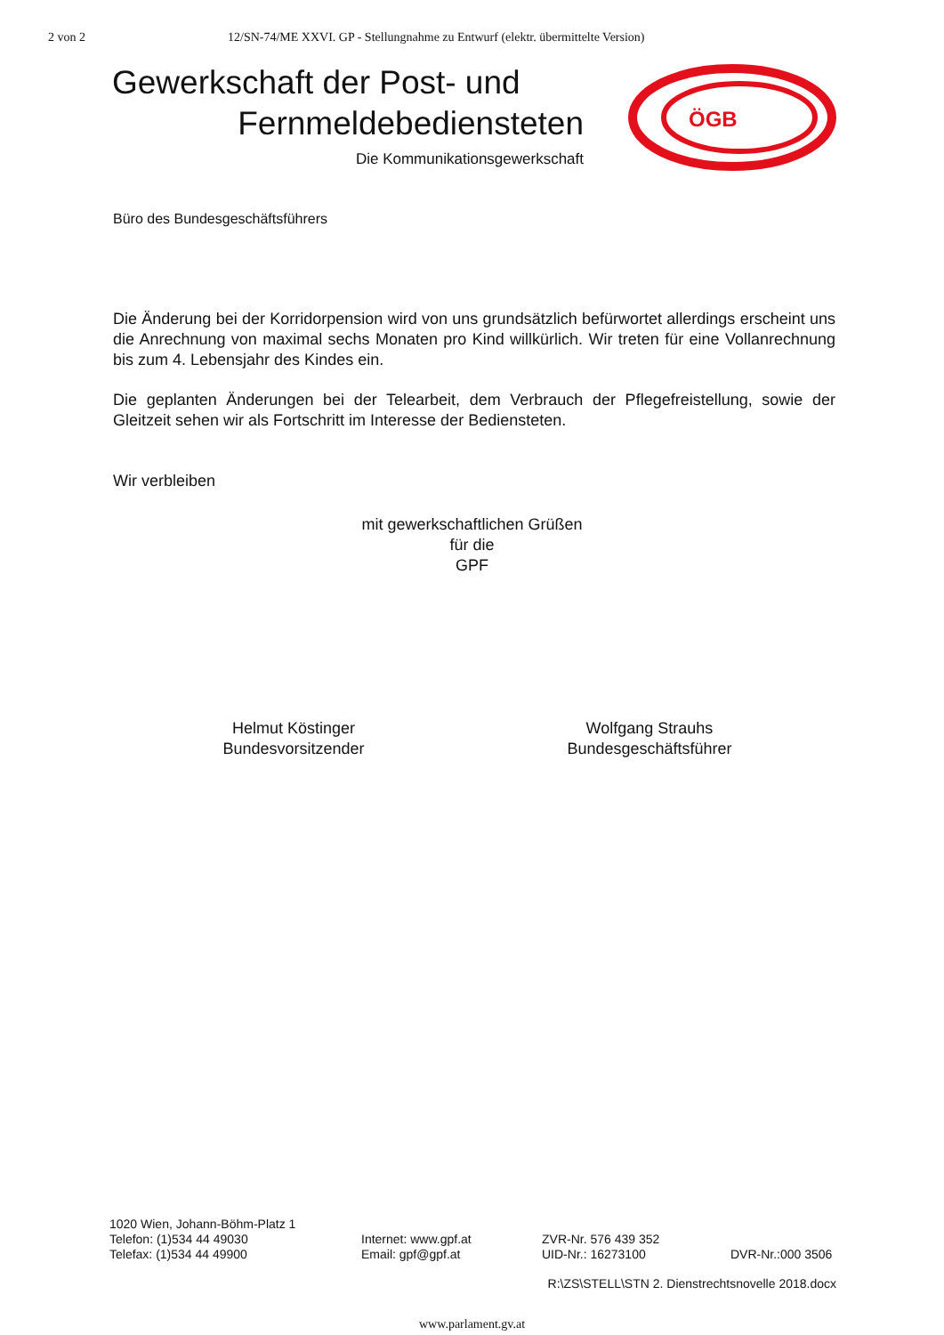2 von 2 12/SN-74/ME XXVI. GP - Stellungnahme zu Entwurf (elektr. übermittelte Version)
Gewerkschaft der Post- und
Fernmeldebediensteten
Die Kommunikationsgewerkschaft
ÖGB
Büro des Bundesgeschäftsführers
Die Änderung bei der Korridorpension wird von uns grundsätzlich befürwortet allerdings erscheint uns die Anrechnung von maximal sechs Monaten pro Kind willkürlich. Wir treten für eine Vollanrechnung bis zum 4. Lebensjahr des Kindes ein.
Die geplanten Änderungen bei der Telearbeit, dem Verbrauch der Pflegefreistellung, sowie der Gleitzeit sehen wir als Fortschritt im Interesse der Bediensteten.
Wir verbleiben
mit gewerkschaftlichen Grüßen
für die
GPF
Helmut Köstinger
Bundesvorsitzender
Wolfgang Strauhs
Bundesgeschäftsführer
1020 Wien, Johann-Böhm-Platz 1
Telefon: (1)534 44 49030
Telefax: (1)534 44 49900 Internet: www.gpf.at
Email: gpf@gpf.at ZVR-Nr. 576 439 352
UID-Nr.: 16273100
DVR-Nr.:000 3506
R:\ZS\STELL\STN 2. Dienstrechtsnovelle 2018.docx
www.parlament.gv.at